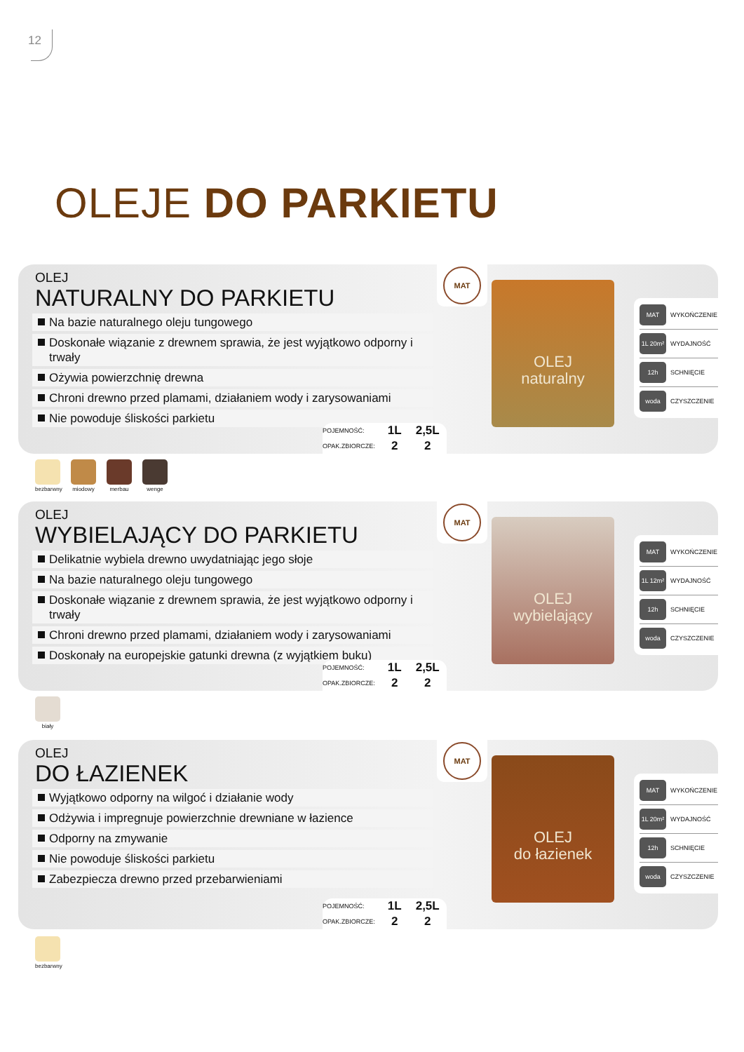12
OLEJE DO PARKIETU
OLEJ
NATURALNY DO PARKIETU
Na bazie naturalnego oleju tungowego
Doskonałe wiązanie z drewnem sprawia, że jest wyjątkowo odporny i trwały
Ożywia powierzchnię drewna
Chroni drewno przed plamami, działaniem wody i zarysowaniami
Nie powoduje śliskości parkietu
| POJEMNOŚĆ: | 1L | 2,5L |
| OPAK.ZBIORCZE: | 2 | 2 |
MAT
OLEJ
naturalny
MAT WYKOŃCZENIE
1L 20m² WYDAJNOŚĆ
12h SCHNIĘCIE
woda CZYSZCZENIE
bezbarwny
miodowy merbau wenge
OLEJ
WYBIELAJĄCY DO PARKIETU
Delikatnie wybiela drewno uwydatniając jego słoje
Na bazie naturalnego oleju tungowego
Doskonałe wiązanie z drewnem sprawia, że jest wyjątkowo odporny i trwały
Chroni drewno przed plamami, działaniem wody i zarysowaniami
Doskonały na europejskie gatunki drewna (z wyjątkiem buku)
| POJEMNOŚĆ: | 1L | 2,5L |
| OPAK.ZBIORCZE: | 2 | 2 |
MAT
OLEJ
wybielający
MAT WYKOŃCZENIE
1L 12m² WYDAJNOŚĆ
12h SCHNIĘCIE
woda CZYSZCZENIE
biały
OLEJ
DO ŁAZIENEK
Wyjątkowo odporny na wilgoć i działanie wody
Odżywia i impregnuje powierzchnie drewniane w łazience
Odporny na zmywanie
Nie powoduje śliskości parkietu
Zabezpiecza drewno przed przebarwieniami
| POJEMNOŚĆ: | 1L | 2,5L |
| OPAK.ZBIORCZE: | 2 | 2 |
MAT
OLEJ
do łazienek
MAT WYKOŃCZENIE
1L 20m² WYDAJNOŚĆ
12h SCHNIĘCIE
woda CZYSZCZENIE
bezbarwny